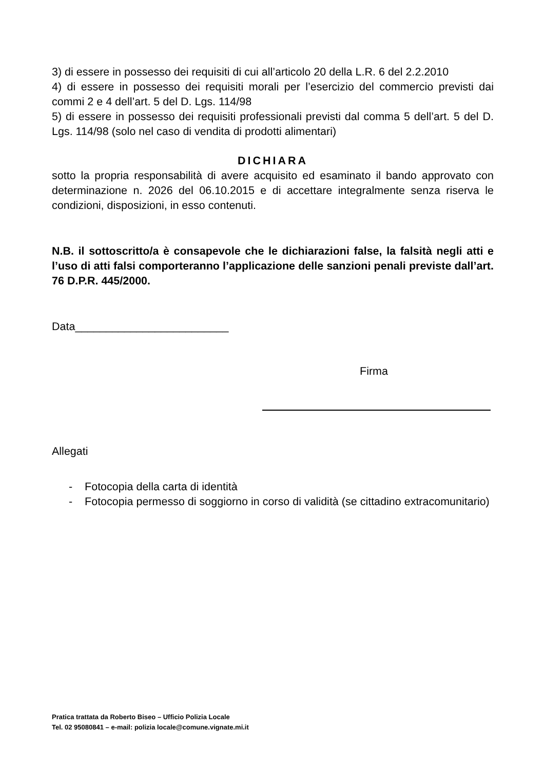3) di essere in possesso dei requisiti di cui all’articolo 20 della L.R. 6 del 2.2.2010
4) di essere in possesso dei requisiti morali per l’esercizio del commercio previsti dai commi 2 e 4 dell’art. 5 del D. Lgs. 114/98
5) di essere in possesso dei requisiti professionali previsti dal comma 5 dell’art. 5 del D. Lgs. 114/98 (solo nel caso di vendita di prodotti alimentari)
DICHIARA
sotto la propria responsabilità di avere acquisito ed esaminato il bando approvato con determinazione n. 2026 del 06.10.2015 e di accettare integralmente senza riserva le condizioni, disposizioni, in esso contenuti.
N.B. il sottoscritto/a è consapevole che le dichiarazioni false, la falsità negli atti e l’uso di atti falsi comporteranno l’applicazione delle sanzioni penali previste dall’art. 76 D.P.R. 445/2000.
Data_________________________
Firma
Allegati
- Fotocopia della carta di identità
- Fotocopia permesso di soggiorno in corso di validità (se cittadino extracomunitario)
Pratica trattata da Roberto Biseo – Ufficio Polizia Locale
Tel. 02 95080841 – e-mail: polizia locale@comune.vignate.mi.it